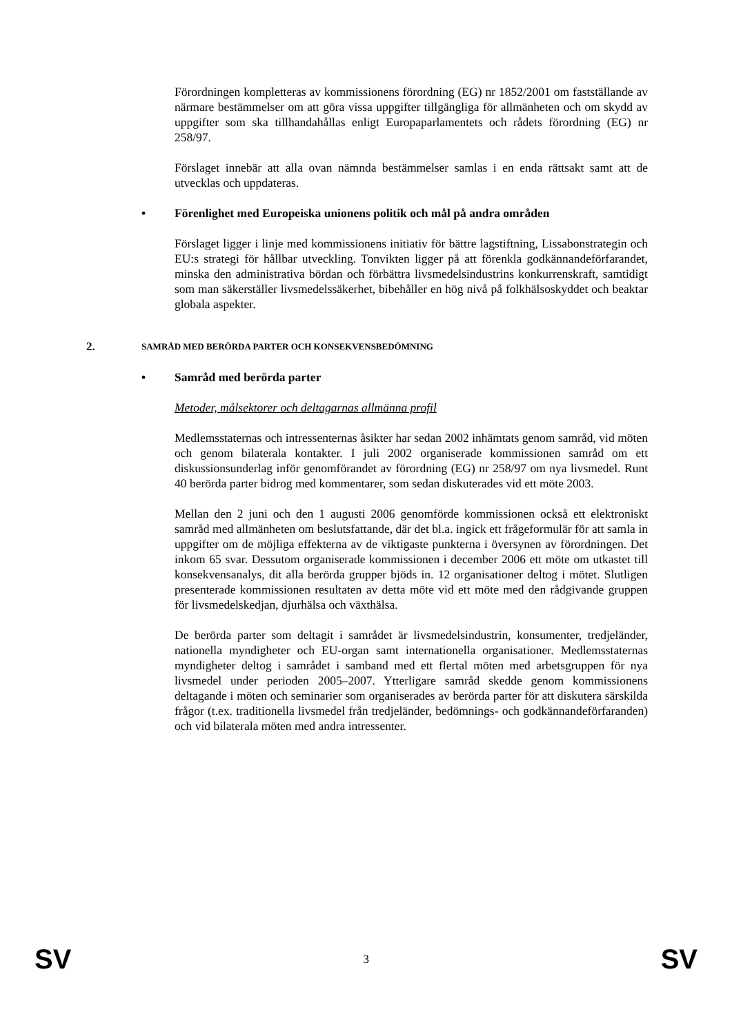Förordningen kompletteras av kommissionens förordning (EG) nr 1852/2001 om fastställande av närmare bestämmelser om att göra vissa uppgifter tillgängliga för allmänheten och om skydd av uppgifter som ska tillhandahållas enligt Europaparlamentets och rådets förordning (EG) nr 258/97.
Förslaget innebär att alla ovan nämnda bestämmelser samlas i en enda rättsakt samt att de utvecklas och uppdateras.
• Förenlighet med Europeiska unionens politik och mål på andra områden
Förslaget ligger i linje med kommissionens initiativ för bättre lagstiftning, Lissabonstrategin och EU:s strategi för hållbar utveckling. Tonvikten ligger på att förenkla godkännandeförfarandet, minska den administrativa bördan och förbättra livsmedelsindustrins konkurrenskraft, samtidigt som man säkerställer livsmedelssäkerhet, bibehåller en hög nivå på folkhälsoskyddet och beaktar globala aspekter.
2. SAMRÅD MED BERÖRDA PARTER OCH KONSEKVENSBEDÖMNING
• Samråd med berörda parter
Metoder, målsektorer och deltagarnas allmänna profil
Medlemsstaternas och intressenternas åsikter har sedan 2002 inhämtats genom samråd, vid möten och genom bilaterala kontakter. I juli 2002 organiserade kommissionen samråd om ett diskussionsunderlag inför genomförandet av förordning (EG) nr 258/97 om nya livsmedel. Runt 40 berörda parter bidrog med kommentarer, som sedan diskuterades vid ett möte 2003.
Mellan den 2 juni och den 1 augusti 2006 genomförde kommissionen också ett elektroniskt samråd med allmänheten om beslutsfattande, där det bl.a. ingick ett frågeformulär för att samla in uppgifter om de möjliga effekterna av de viktigaste punkterna i översynen av förordningen. Det inkom 65 svar. Dessutom organiserade kommissionen i december 2006 ett möte om utkastet till konsekvensanalys, dit alla berörda grupper bjöds in. 12 organisationer deltog i mötet. Slutligen presenterade kommissionen resultaten av detta möte vid ett möte med den rådgivande gruppen för livsmedelskedjan, djurhälsa och växthälsa.
De berörda parter som deltagit i samrådet är livsmedelsindustrin, konsumenter, tredjeländer, nationella myndigheter och EU-organ samt internationella organisationer. Medlemsstaternas myndigheter deltog i samrådet i samband med ett flertal möten med arbetsgruppen för nya livsmedel under perioden 2005–2007. Ytterligare samråd skedde genom kommissionens deltagande i möten och seminarier som organiserades av berörda parter för att diskutera särskilda frågor (t.ex. traditionella livsmedel från tredjeländer, bedömnings- och godkännandeförfaranden) och vid bilaterala möten med andra intressenter.
SV 3 SV